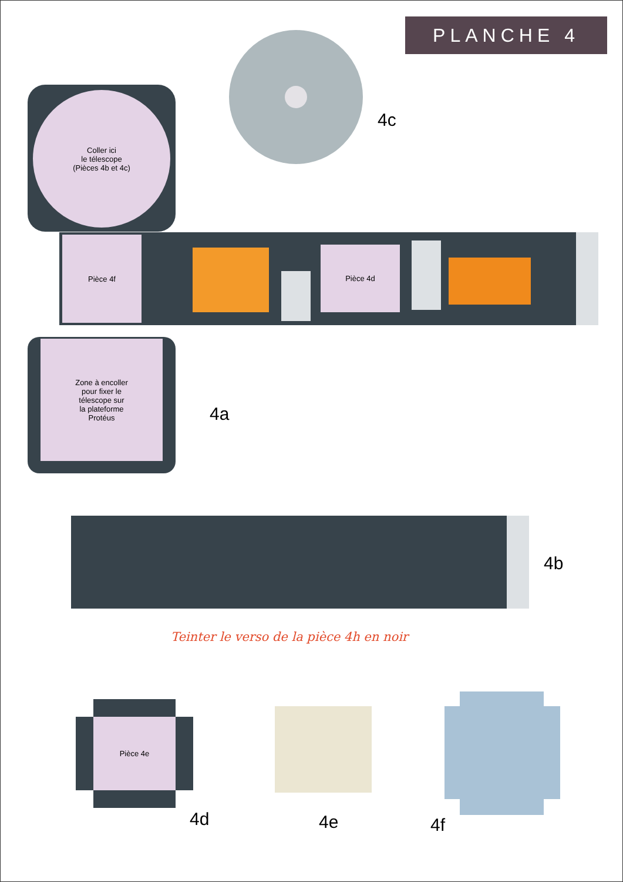PLANCHE 4
4c
Coller ici
le télescope
(Pièces 4b et 4c)
Pièce 4f
Pièce 4d
Zone à encoller
pour fixer le
télescope sur
la plateforme
Protéus
4a
4b
Teinter le verso de la pièce 4h en noir
Pièce 4e
4d 4e 4f